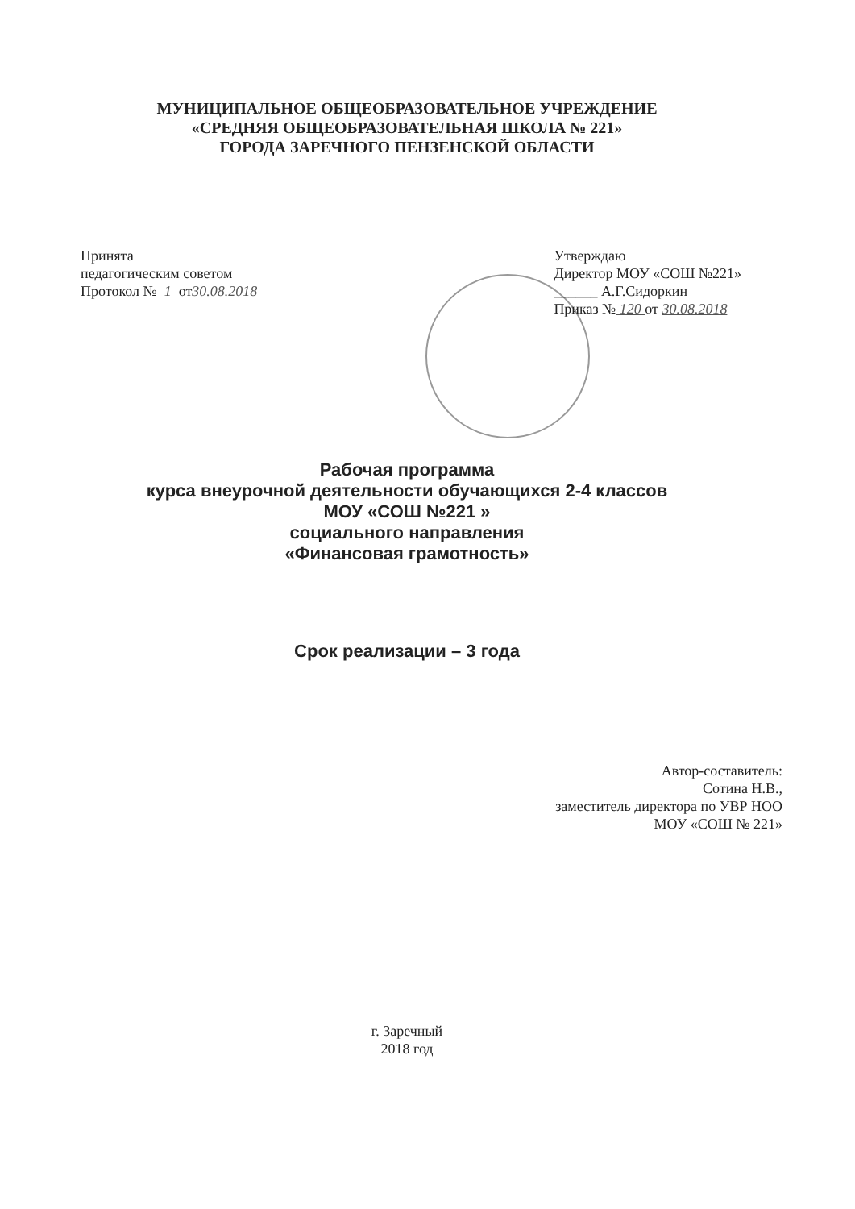МУНИЦИПАЛЬНОЕ ОБЩЕОБРАЗОВАТЕЛЬНОЕ УЧРЕЖДЕНИЕ
«СРЕДНЯЯ ОБЩЕОБРАЗОВАТЕЛЬНАЯ ШКОЛА № 221»
ГОРОДА ЗАРЕЧНОГО ПЕНЗЕНСКОЙ ОБЛАСТИ
Принята
педагогическим советом
Протокол № 1 от30.08.2018
Утверждаю
Директор МОУ «СОШ №221»
______ А.Г.Сидоркин
Приказ № 120 от 30.08.2018
Рабочая программа
курса внеурочной деятельности обучающихся 2-4 классов
МОУ «СОШ №221 »
социального направления
«Финансовая грамотность»
Срок реализации – 3 года
Автор-составитель:
Сотина Н.В.,
заместитель директора по УВР НОО
МОУ «СОШ № 221»
г. Заречный
2018 год